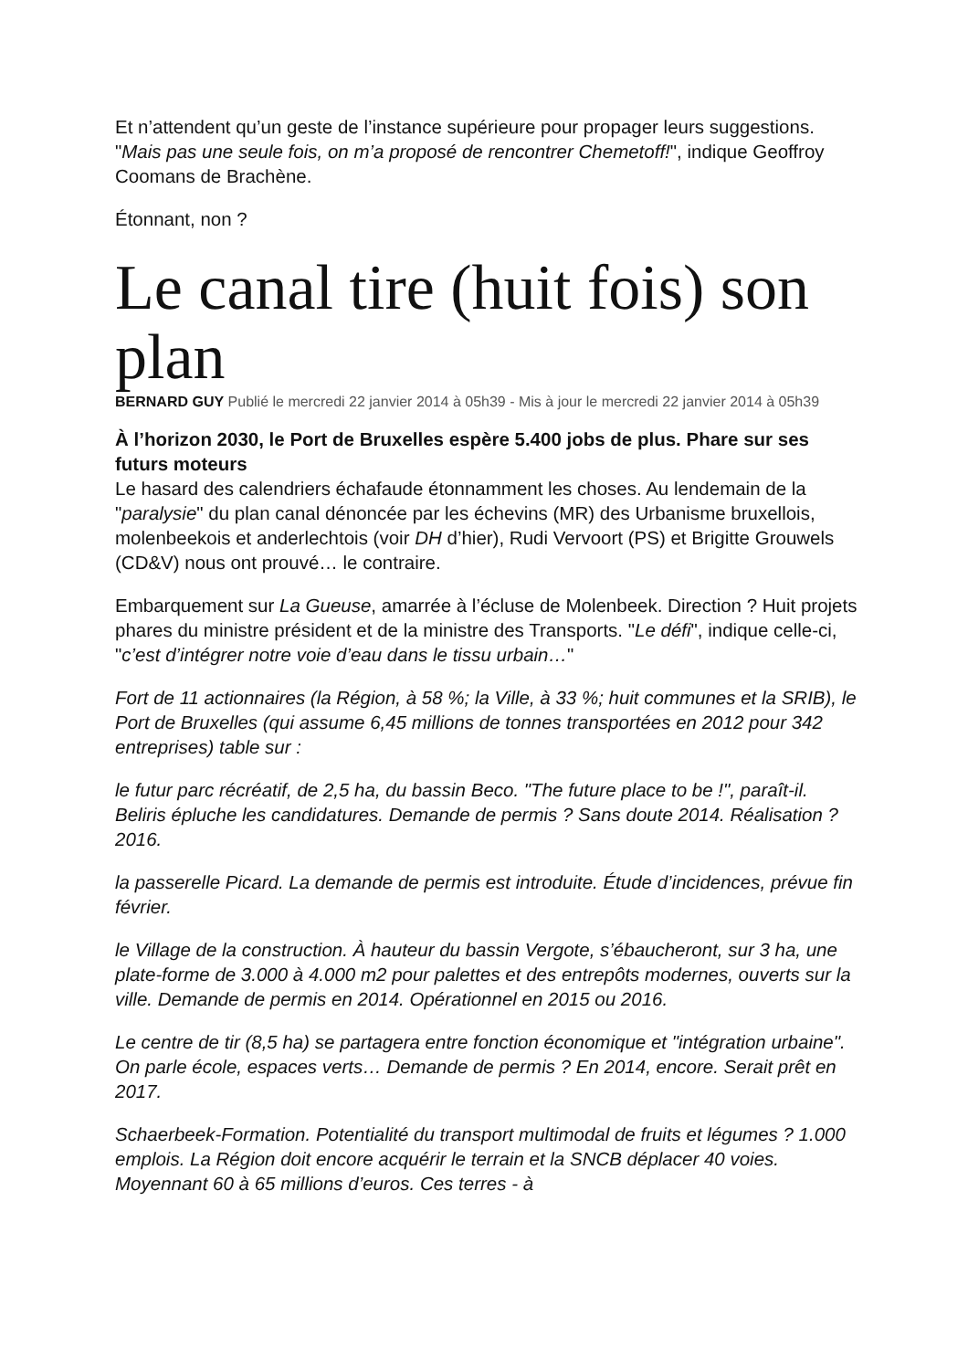Et n’attendent qu’un geste de l’instance supérieure pour propager leurs suggestions. "Mais pas une seule fois, on m’a proposé de rencontrer Chemetoff!", indique Geoffroy Coomans de Brachène.
Étonnant, non ?
Le canal tire (huit fois) son plan
BERNARD GUY Publié le mercredi 22 janvier 2014 à 05h39 - Mis à jour le mercredi 22 janvier 2014 à 05h39
À l’horizon 2030, le Port de Bruxelles espère 5.400 jobs de plus. Phare sur ses futurs moteurs
Le hasard des calendriers échafaude étonnamment les choses. Au lendemain de la "paralysie" du plan canal dénoncée par les échevins (MR) des Urbanisme bruxellois, molenbeekois et anderlechtois (voir DH d’hier), Rudi Vervoort (PS) et Brigitte Grouwels (CD&V) nous ont prouvé… le contraire.
Embarquement sur La Gueuse, amarrée à l’écluse de Molenbeek. Direction ? Huit projets phares du ministre président et de la ministre des Transports. "Le défi", indique celle-ci, "c’est d’intégrer notre voie d’eau dans le tissu urbain…"
Fort de 11 actionnaires (la Région, à 58 %; la Ville, à 33 %; huit communes et la SRIB), le Port de Bruxelles (qui assume 6,45 millions de tonnes transportées en 2012 pour 342 entreprises) table sur :
le futur parc récréatif, de 2,5 ha, du bassin Beco. "The future place to be !", paraît-il. Beliris épluche les candidatures. Demande de permis ? Sans doute 2014. Réalisation ? 2016.
la passerelle Picard. La demande de permis est introduite. Étude d’incidences, prévue fin février.
le Village de la construction. À hauteur du bassin Vergote, s’ébaucheront, sur 3 ha, une plate-forme de 3.000 à 4.000 m2 pour palettes et des entrepôts modernes, ouverts sur la ville. Demande de permis en 2014. Opérationnel en 2015 ou 2016.
Le centre de tir (8,5 ha) se partagera entre fonction économique et "intégration urbaine". On parle école, espaces verts… Demande de permis ? En 2014, encore. Serait prêt en 2017.
Schaerbeek-Formation. Potentialité du transport multimodal de fruits et légumes ? 1.000 emplois. La Région doit encore acquérir le terrain et la SNCB déplacer 40 voies. Moyennant 60 à 65 millions d’euros. Ces terres - à